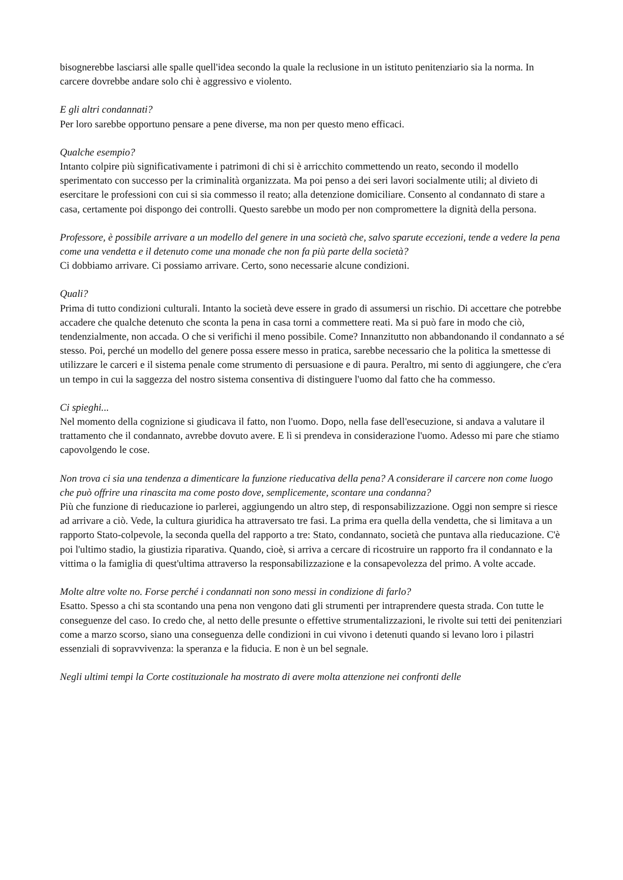bisognerebbe lasciarsi alle spalle quell'idea secondo la quale la reclusione in un istituto penitenziario sia la norma. In carcere dovrebbe andare solo chi è aggressivo e violento.
E gli altri condannati?
Per loro sarebbe opportuno pensare a pene diverse, ma non per questo meno efficaci.
Qualche esempio?
Intanto colpire più significativamente i patrimoni di chi si è arricchito commettendo un reato, secondo il modello sperimentato con successo per la criminalità organizzata. Ma poi penso a dei seri lavori socialmente utili; al divieto di esercitare le professioni con cui si sia commesso il reato; alla detenzione domiciliare. Consento al condannato di stare a casa, certamente poi dispongo dei controlli. Questo sarebbe un modo per non compromettere la dignità della persona.
Professore, è possibile arrivare a un modello del genere in una società che, salvo sparute eccezioni, tende a vedere la pena come una vendetta e il detenuto come una monade che non fa più parte della società?
Ci dobbiamo arrivare. Ci possiamo arrivare. Certo, sono necessarie alcune condizioni.
Quali?
Prima di tutto condizioni culturali. Intanto la società deve essere in grado di assumersi un rischio. Di accettare che potrebbe accadere che qualche detenuto che sconta la pena in casa torni a commettere reati. Ma si può fare in modo che ciò, tendenzialmente, non accada. O che si verifichi il meno possibile. Come? Innanzitutto non abbandonando il condannato a sé stesso. Poi, perché un modello del genere possa essere messo in pratica, sarebbe necessario che la politica la smettesse di utilizzare le carceri e il sistema penale come strumento di persuasione e di paura. Peraltro, mi sento di aggiungere, che c'era un tempo in cui la saggezza del nostro sistema consentiva di distinguere l'uomo dal fatto che ha commesso.
Ci spieghi...
Nel momento della cognizione si giudicava il fatto, non l'uomo. Dopo, nella fase dell'esecuzione, si andava a valutare il trattamento che il condannato, avrebbe dovuto avere. E lì si prendeva in considerazione l'uomo. Adesso mi pare che stiamo capovolgendo le cose.
Non trova ci sia una tendenza a dimenticare la funzione rieducativa della pena? A considerare il carcere non come luogo che può offrire una rinascita ma come posto dove, semplicemente, scontare una condanna?
Più che funzione di rieducazione io parlerei, aggiungendo un altro step, di responsabilizzazione. Oggi non sempre si riesce ad arrivare a ciò. Vede, la cultura giuridica ha attraversato tre fasi. La prima era quella della vendetta, che si limitava a un rapporto Stato-colpevole, la seconda quella del rapporto a tre: Stato, condannato, società che puntava alla rieducazione. C'è poi l'ultimo stadio, la giustizia riparativa. Quando, cioè, si arriva a cercare di ricostruire un rapporto fra il condannato e la vittima o la famiglia di quest'ultima attraverso la responsabilizzazione e la consapevolezza del primo. A volte accade.
Molte altre volte no. Forse perché i condannati non sono messi in condizione di farlo?
Esatto. Spesso a chi sta scontando una pena non vengono dati gli strumenti per intraprendere questa strada. Con tutte le conseguenze del caso. Io credo che, al netto delle presunte o effettive strumentalizzazioni, le rivolte sui tetti dei penitenziari come a marzo scorso, siano una conseguenza delle condizioni in cui vivono i detenuti quando si levano loro i pilastri essenziali di sopravvivenza: la speranza e la fiducia. E non è un bel segnale.
Negli ultimi tempi la Corte costituzionale ha mostrato di avere molta attenzione nei confronti delle